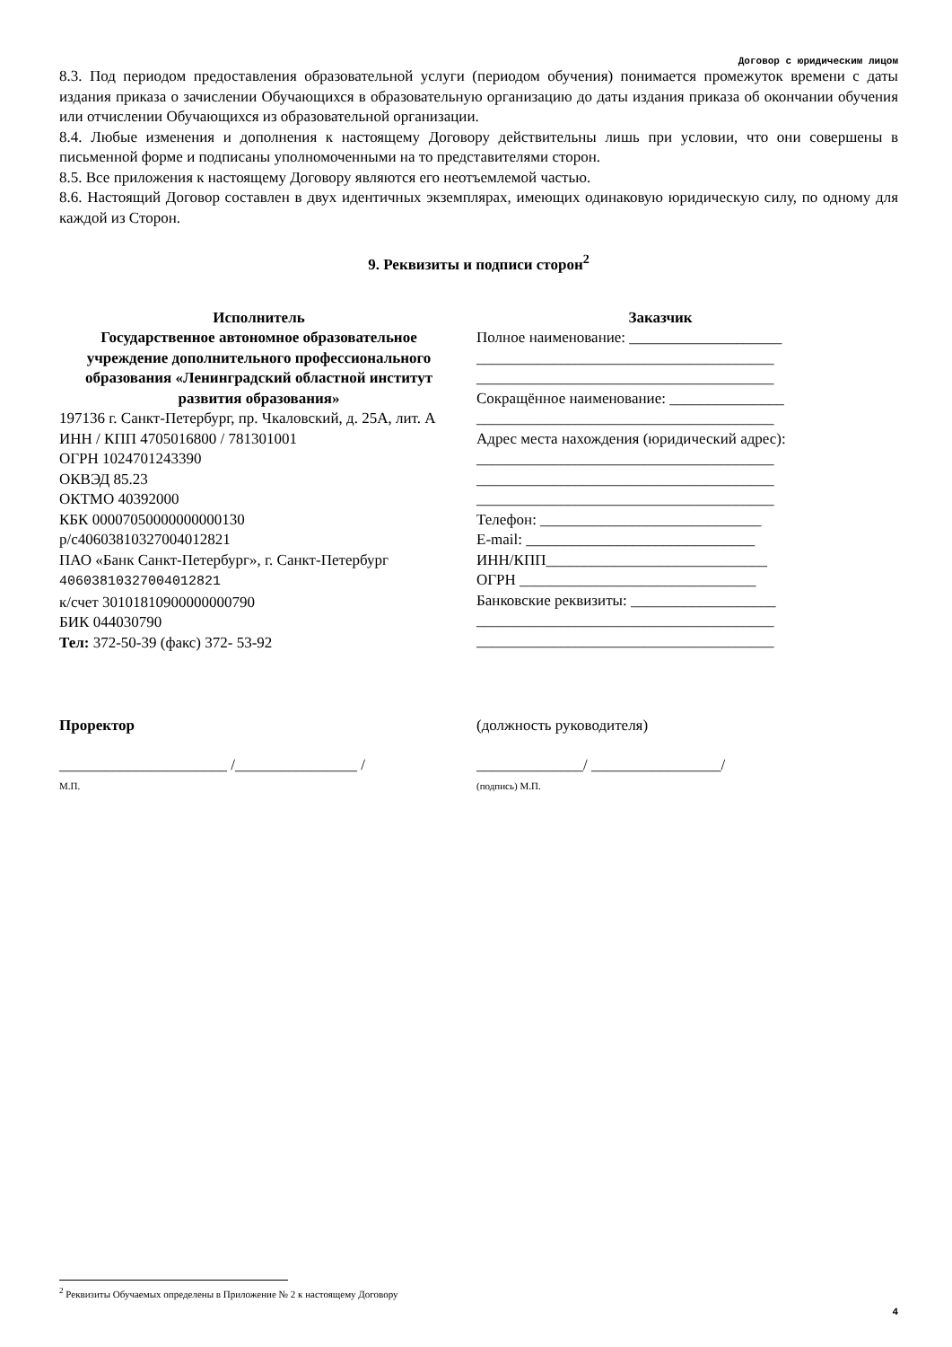Договор с юридическим лицом
8.3. Под периодом предоставления образовательной услуги (периодом обучения) понимается промежуток времени с даты издания приказа о зачислении Обучающихся в образовательную организацию до даты издания приказа об окончании обучения или отчислении Обучающихся из образовательной организации.
8.4. Любые изменения и дополнения к настоящему Договору действительны лишь при условии, что они совершены в письменной форме и подписаны уполномоченными на то представителями сторон.
8.5. Все приложения к настоящему Договору являются его неотъемлемой частью.
8.6. Настоящий Договор составлен в двух идентичных экземплярах, имеющих одинаковую юридическую силу, по одному для каждой из Сторон.
9. Реквизиты и подписи сторон<sup>2</sup>
Исполнитель
Государственное автономное образовательное учреждение дополнительного профессионального образования «Ленинградский областной институт развития образования»
197136 г. Санкт-Петербург, пр. Чкаловский, д. 25А, лит. А
ИНН / КПП 4705016800 / 781301001
ОГРН 1024701243390
ОКВЭД 85.23
ОКТМО 40392000
КБК 00007050000000000130
р/с40603810327004012821
ПАО «Банк Санкт-Петербург», г. Санкт-Петербург
40603810327004012821
к/счет 30101810900000000790
БИК 044030790
Тел: 372-50-39 (факс) 372- 53-92
Заказчик
Полное наименование: ____________________
_______________________________________
_______________________________________
Сокращённое наименование: _______________
_______________________________________
Адрес места нахождения (юридический адрес):
_______________________________________
_______________________________________
_______________________________________
Телефон: _____________________________
E-mail: ______________________________
ИНН/КПП_____________________________
ОГРН _______________________________
Банковские реквизиты: ___________________
_______________________________________
_______________________________________
Проректор (должность руководителя)
______________________ /________________ /
М.П.
______________/ _________________/
(подпись) М.П.
<sup>2</sup> Реквизиты Обучаемых определены в Приложение № 2 к настоящему Договору
4